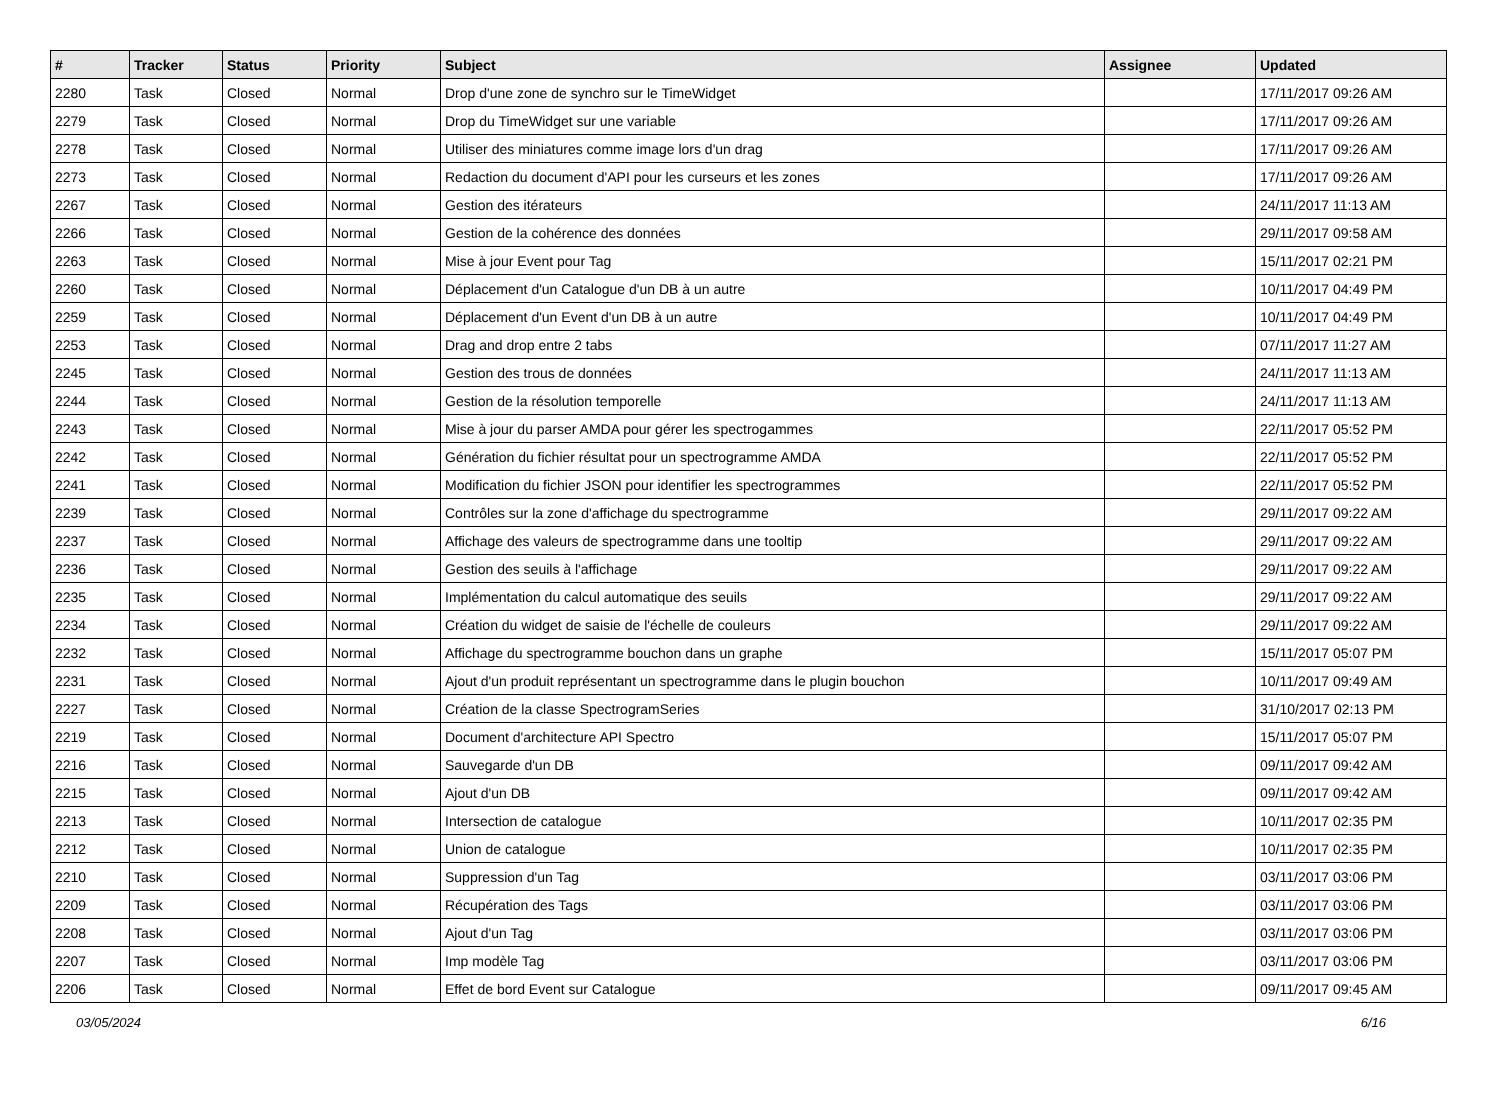| # | Tracker | Status | Priority | Subject | Assignee | Updated |
| --- | --- | --- | --- | --- | --- | --- |
| 2280 | Task | Closed | Normal | Drop d'une zone de synchro sur le TimeWidget | | 17/11/2017 09:26 AM |
| 2279 | Task | Closed | Normal | Drop du TimeWidget sur une variable | | 17/11/2017 09:26 AM |
| 2278 | Task | Closed | Normal | Utiliser des miniatures comme image lors d'un drag | | 17/11/2017 09:26 AM |
| 2273 | Task | Closed | Normal | Redaction du document d'API pour les curseurs et les zones | | 17/11/2017 09:26 AM |
| 2267 | Task | Closed | Normal | Gestion des itérateurs | | 24/11/2017 11:13 AM |
| 2266 | Task | Closed | Normal | Gestion de la cohérence des données | | 29/11/2017 09:58 AM |
| 2263 | Task | Closed | Normal | Mise à jour Event pour Tag | | 15/11/2017 02:21 PM |
| 2260 | Task | Closed | Normal | Déplacement d'un Catalogue d'un DB à un autre | | 10/11/2017 04:49 PM |
| 2259 | Task | Closed | Normal | Déplacement d'un Event d'un DB à un autre | | 10/11/2017 04:49 PM |
| 2253 | Task | Closed | Normal | Drag and drop entre 2 tabs | | 07/11/2017 11:27 AM |
| 2245 | Task | Closed | Normal | Gestion des trous de données | | 24/11/2017 11:13 AM |
| 2244 | Task | Closed | Normal | Gestion de la résolution temporelle | | 24/11/2017 11:13 AM |
| 2243 | Task | Closed | Normal | Mise à jour du parser AMDA pour gérer les spectrogammes | | 22/11/2017 05:52 PM |
| 2242 | Task | Closed | Normal | Génération du fichier résultat pour un spectrogramme AMDA | | 22/11/2017 05:52 PM |
| 2241 | Task | Closed | Normal | Modification du fichier JSON pour identifier les spectrogrammes | | 22/11/2017 05:52 PM |
| 2239 | Task | Closed | Normal | Contrôles sur la zone d'affichage du spectrogramme | | 29/11/2017 09:22 AM |
| 2237 | Task | Closed | Normal | Affichage des valeurs de spectrogramme dans une tooltip | | 29/11/2017 09:22 AM |
| 2236 | Task | Closed | Normal | Gestion des seuils à l'affichage | | 29/11/2017 09:22 AM |
| 2235 | Task | Closed | Normal | Implémentation du calcul automatique des seuils | | 29/11/2017 09:22 AM |
| 2234 | Task | Closed | Normal | Création du widget de saisie de l'échelle de couleurs | | 29/11/2017 09:22 AM |
| 2232 | Task | Closed | Normal | Affichage du spectrogramme bouchon dans un graphe | | 15/11/2017 05:07 PM |
| 2231 | Task | Closed | Normal | Ajout d'un produit représentant un spectrogramme dans le plugin bouchon | | 10/11/2017 09:49 AM |
| 2227 | Task | Closed | Normal | Création de la classe SpectrogramSeries | | 31/10/2017 02:13 PM |
| 2219 | Task | Closed | Normal | Document d'architecture API Spectro | | 15/11/2017 05:07 PM |
| 2216 | Task | Closed | Normal | Sauvegarde d'un DB | | 09/11/2017 09:42 AM |
| 2215 | Task | Closed | Normal | Ajout d'un DB | | 09/11/2017 09:42 AM |
| 2213 | Task | Closed | Normal | Intersection de catalogue | | 10/11/2017 02:35 PM |
| 2212 | Task | Closed | Normal | Union de catalogue | | 10/11/2017 02:35 PM |
| 2210 | Task | Closed | Normal | Suppression d'un Tag | | 03/11/2017 03:06 PM |
| 2209 | Task | Closed | Normal | Récupération des Tags | | 03/11/2017 03:06 PM |
| 2208 | Task | Closed | Normal | Ajout d'un Tag | | 03/11/2017 03:06 PM |
| 2207 | Task | Closed | Normal | Imp modèle Tag | | 03/11/2017 03:06 PM |
| 2206 | Task | Closed | Normal | Effet de bord Event sur Catalogue | | 09/11/2017 09:45 AM |
03/05/2024 6/16